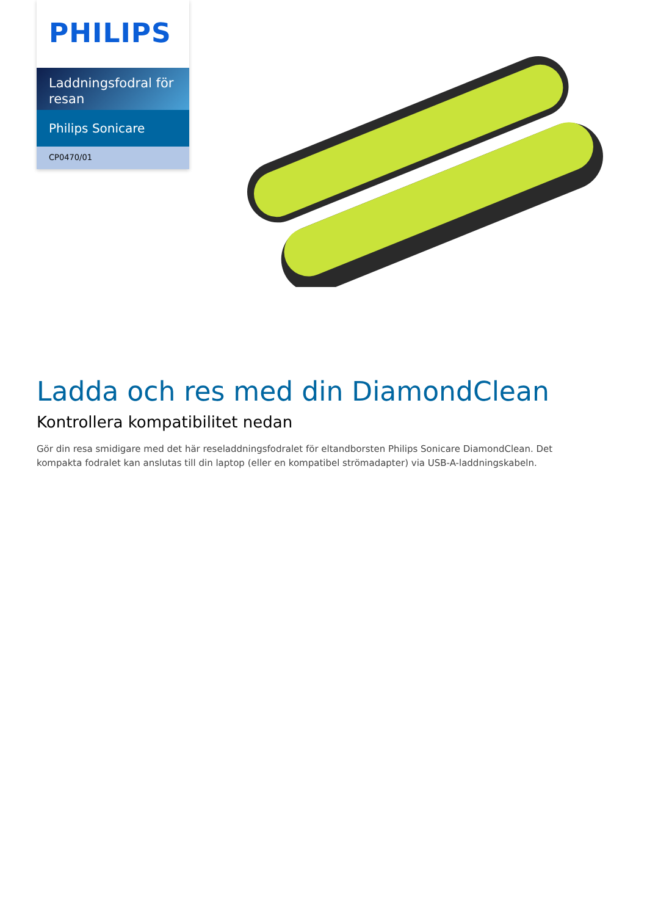PHILIPS
Laddningsfodral för resan
Philips Sonicare
CP0470/01
Ladda och res med din DiamondClean
Kontrollera kompatibilitet nedan
Gör din resa smidigare med det här reseladdningsfodralet för eltandborsten Philips Sonicare DiamondClean. Det kompakta fodralet kan anslutas till din laptop (eller en kompatibel strömadapter) via USB-A-laddningskabeln.